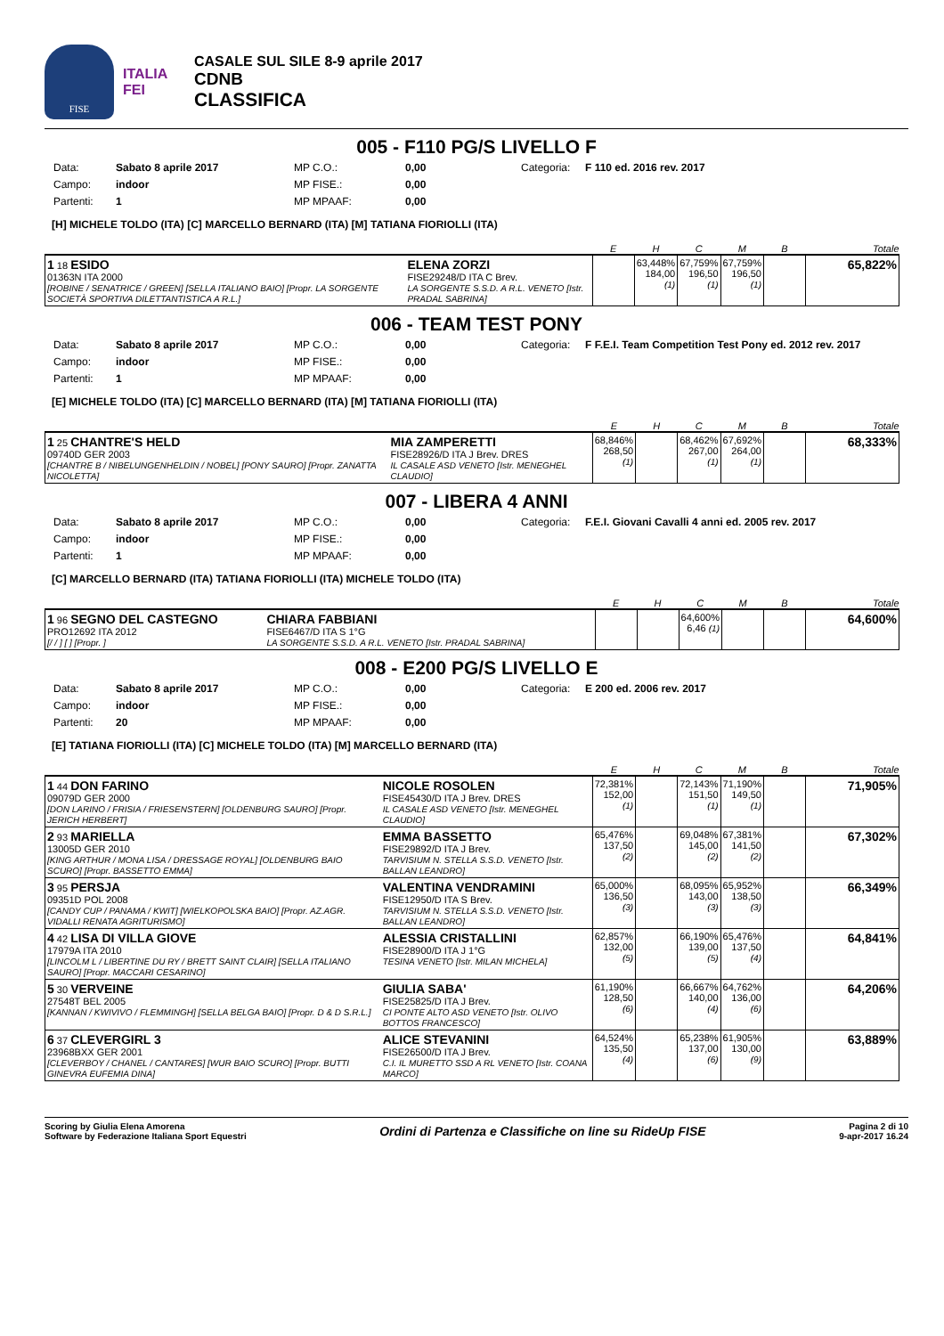FISE
ITALIA
FEI
CASALE SUL SILE 8-9 aprile 2017
CDNB
CLASSIFICA
005 - F110 PG/S LIVELLO F
Data: Sabato 8 aprile 2017 MP C.O.: 0,00 Categoria: F 110 ed. 2016 rev. 2017 Campo: indoor MP FISE.: 0,00 Partenti: 1 MP MPAAF: 0,00
[H] MICHELE TOLDO (ITA) [C] MARCELLO BERNARD (ITA) [M] TATIANA FIORIOLLI (ITA)
| | | E | H | C | M | B | Totale |
| --- | --- | --- | --- | --- | --- | --- | --- |
| 1 18 ESIDO 01363N ITA 2000 [ROBINE / SENATRICE / GREEN] [SELLA ITALIANO BAIO] [Propr. LA SORGENTE SOCIETÀ SPORTIVA DILETTANTISTICA A R.L.] | ELENA ZORZI FISE29248/D ITA C Brev. LA SORGENTE S.S.D. A R.L. VENETO [Istr. PRADAL SABRINA] | | 63,448% 184,00 (1) | 67,759% 196,50 (1) | 67,759% 196,50 (1) | | 65,822% |
006 - TEAM TEST PONY
Data: Sabato 8 aprile 2017 MP C.O.: 0,00 Categoria: F F.E.I. Team Competition Test Pony ed. 2012 rev. 2017 Campo: indoor MP FISE.: 0,00 Partenti: 1 MP MPAAF: 0,00
[E] MICHELE TOLDO (ITA) [C] MARCELLO BERNARD (ITA) [M] TATIANA FIORIOLLI (ITA)
| | | E | H | C | M | B | Totale |
| --- | --- | --- | --- | --- | --- | --- | --- |
| 1 25 CHANTRE'S HELD 09740D GER 2003 [CHANTRE B / NIBELUNGENHELDIN / NOBEL] [PONY SAURO] [Propr. ZANATTA NICOLETTA] | MIA ZAMPERETTI FISE28926/D ITA J Brev. DRES IL CASALE ASD VENETO [Istr. MENEGHEL CLAUDIO] | 68,846% 268,50 (1) | | 68,462% 267,00 (1) | 67,692% 264,00 (1) | | 68,333% |
007 - LIBERA 4 ANNI
Data: Sabato 8 aprile 2017 MP C.O.: 0,00 Categoria: F.E.I. Giovani Cavalli 4 anni ed. 2005 rev. 2017 Campo: indoor MP FISE.: 0,00 Partenti: 1 MP MPAAF: 0,00
[C] MARCELLO BERNARD (ITA) TATIANA FIORIOLLI (ITA) MICHELE TOLDO (ITA)
| | | E | H | C | M | B | Totale |
| --- | --- | --- | --- | --- | --- | --- | --- |
| 1 96 SEGNO DEL CASTEGNO PRO12692 ITA 2012 [/ / ] [ ] [Propr. ] | CHIARA FABBIANI FISE6467/D ITA S 1°G LA SORGENTE S.S.D. A R.L. VENETO [Istr. PRADAL SABRINA] | | | 64,600% 6,46 (1) | | | 64,600% |
008 - E200 PG/S LIVELLO E
Data: Sabato 8 aprile 2017 MP C.O.: 0,00 Categoria: E 200 ed. 2006 rev. 2017 Campo: indoor MP FISE.: 0,00 Partenti: 20 MP MPAAF: 0,00
[E] TATIANA FIORIOLLI (ITA) [C] MICHELE TOLDO (ITA) [M] MARCELLO BERNARD (ITA)
| | | E | H | C | M | B | Totale |
| --- | --- | --- | --- | --- | --- | --- | --- |
| 1 44 DON FARINO 09079D GER 2000 [DON LARINO / FRISIA / FRIESENSTERN] [OLDENBURG SAURO] [Propr. JERICH HERBERT] | NICOLE ROSOLEN FISE45430/D ITA J Brev. DRES IL CASALE ASD VENETO [Istr. MENEGHEL CLAUDIO] | 72,381% 152,00 (1) | | 72,143% 151,50 (1) | 71,190% 149,50 (1) | | 71,905% |
| 2 93 MARIELLA 13005D GER 2010 [KING ARTHUR / MONA LISA / DRESSAGE ROYAL] [OLDENBURG BAIO SCURO] [Propr. BASSETTO EMMA] | EMMA BASSETTO FISE29892/D ITA J Brev. TARVISIUM N. STELLA S.S.D. VENETO [Istr. BALLAN LEANDRO] | 65,476% 137,50 (2) | | 69,048% 145,00 (2) | 67,381% 141,50 (2) | | 67,302% |
| 3 95 PERSJA 09351D POL 2008 [CANDY CUP / PANAMA / KWIT] [WIELKOPOLSKA BAIO] [Propr. AZ.AGR. VIDALLI RENATA AGRITURISMO] | VALENTINA VENDRAMINI FISE12950/D ITA S Brev. TARVISIUM N. STELLA S.S.D. VENETO [Istr. BALLAN LEANDRO] | 65,000% 136,50 (3) | | 68,095% 143,00 (3) | 65,952% 138,50 (3) | | 66,349% |
| 4 42 LISA DI VILLA GIOVE 17979A ITA 2010 [LINCOLM L / LIBERTINE DU RY / BRETT SAINT CLAIR] [SELLA ITALIANO SAURO] [Propr. MACCARI CESARINO] | ALESSIA CRISTALLINI FISE28900/D ITA J 1°G TESINA VENETO [Istr. MILAN MICHELA] | 62,857% 132,00 (5) | | 66,190% 139,00 (5) | 65,476% 137,50 (4) | | 64,841% |
| 5 30 VERVEINE 27548T BEL 2005 [KANNAN / KWIVIVO / FLEMMINGH] [SELLA BELGA BAIO] [Propr. D & D S.R.L.] | GIULIA SABA' FISE25825/D ITA J Brev. CI PONTE ALTO ASD VENETO [Istr. OLIVO BOTTOS FRANCESCO] | 61,190% 128,50 (6) | | 66,667% 140,00 (4) | 64,762% 136,00 (6) | | 64,206% |
| 6 37 CLEVERGIRL 3 23968BXX GER 2001 [CLEVERBOY / CHANEL / CANTARES] [WUR BAIO SCURO] [Propr. BUTTI GINEVRA EUFEMIA DINA] | ALICE STEVANINI FISE26500/D ITA J Brev. C.I. IL MURETTO SSD A RL VENETO [Istr. COANA MARCO] | 64,524% 135,50 (4) | | 65,238% 137,00 (6) | 61,905% 130,00 (9) | | 63,889% |
Scoring by Giulia Elena Amorena
Software by Federazione Italiana Sport Equestri
Ordini di Partenza e Classifiche on line su RideUp FISE
Pagina 2 di 10
9-apr-2017 16.24